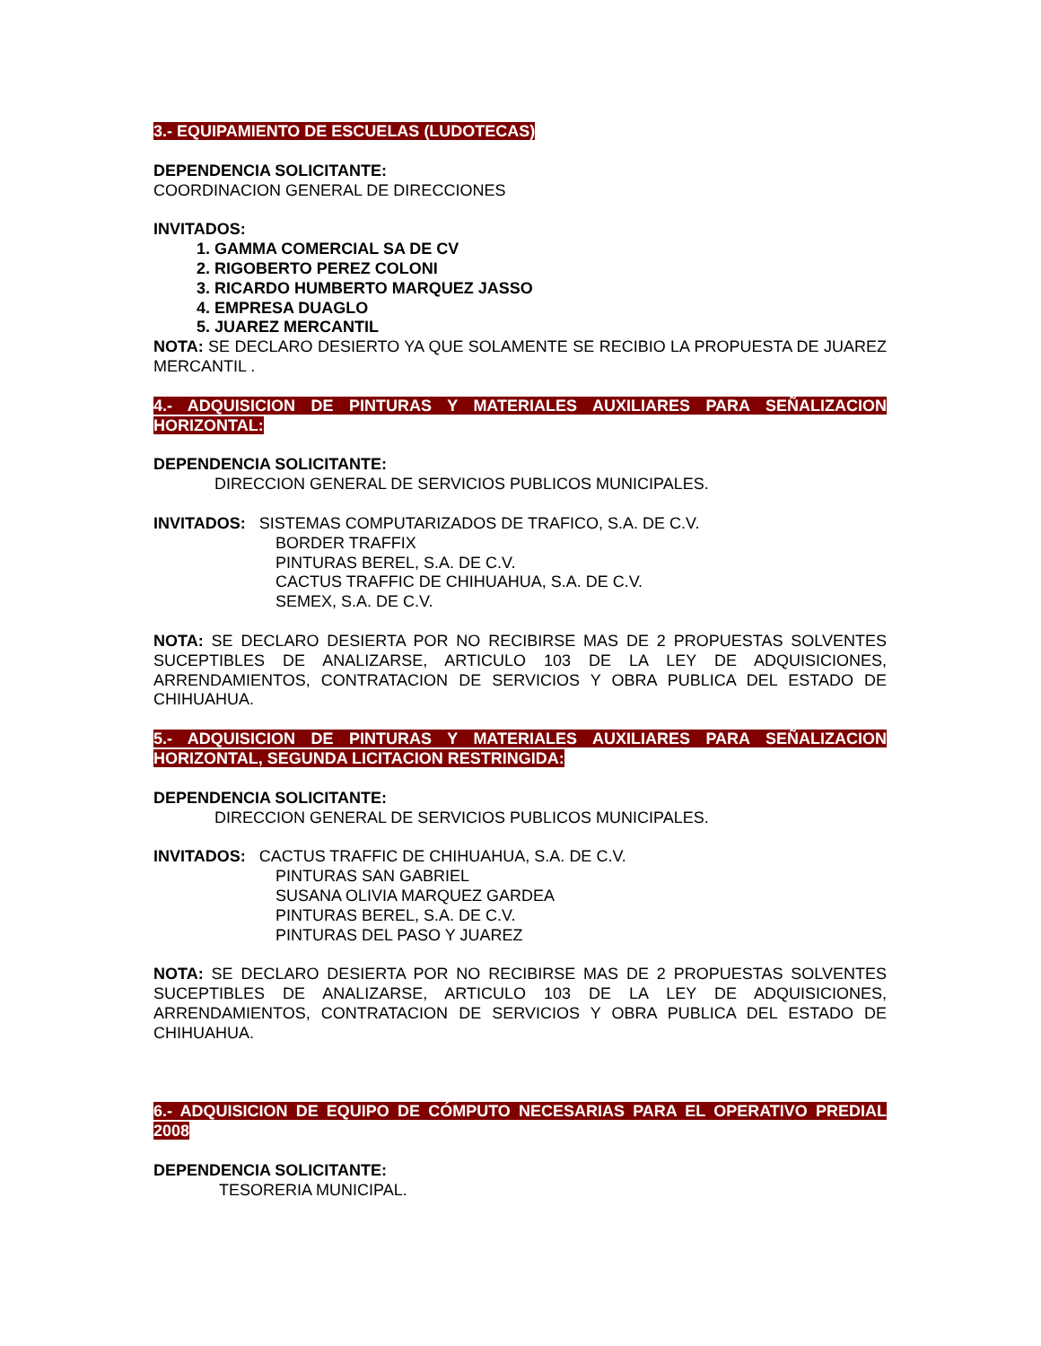3.- EQUIPAMIENTO DE ESCUELAS (LUDOTECAS)
DEPENDENCIA SOLICITANTE:
COORDINACION GENERAL DE DIRECCIONES
INVITADOS:
1. GAMMA COMERCIAL SA DE CV
2. RIGOBERTO PEREZ COLONI
3. RICARDO HUMBERTO MARQUEZ JASSO
4. EMPRESA DUAGLO
5. JUAREZ MERCANTIL
NOTA: SE DECLARO DESIERTO YA QUE SOLAMENTE SE RECIBIO LA PROPUESTA DE JUAREZ MERCANTIL .
4.- ADQUISICION DE PINTURAS Y MATERIALES AUXILIARES PARA SEÑALIZACION HORIZONTAL:
DEPENDENCIA SOLICITANTE:
DIRECCION GENERAL DE SERVICIOS PUBLICOS MUNICIPALES.
INVITADOS: SISTEMAS COMPUTARIZADOS DE TRAFICO, S.A. DE C.V.
BORDER TRAFFIX
PINTURAS BEREL, S.A. DE C.V.
CACTUS TRAFFIC DE CHIHUAHUA, S.A. DE C.V.
SEMEX, S.A. DE C.V.
NOTA: SE DECLARO DESIERTA POR NO RECIBIRSE MAS DE 2 PROPUESTAS SOLVENTES SUCEPTIBLES DE ANALIZARSE, ARTICULO 103 DE LA LEY DE ADQUISICIONES, ARRENDAMIENTOS, CONTRATACION DE SERVICIOS Y OBRA PUBLICA DEL ESTADO DE CHIHUAHUA.
5.- ADQUISICION DE PINTURAS Y MATERIALES AUXILIARES PARA SEÑALIZACION HORIZONTAL, SEGUNDA LICITACION RESTRINGIDA:
DEPENDENCIA SOLICITANTE:
DIRECCION GENERAL DE SERVICIOS PUBLICOS MUNICIPALES.
INVITADOS: CACTUS TRAFFIC DE CHIHUAHUA, S.A. DE C.V.
PINTURAS SAN GABRIEL
SUSANA OLIVIA MARQUEZ GARDEA
PINTURAS BEREL, S.A. DE C.V.
PINTURAS DEL PASO Y JUAREZ
NOTA: SE DECLARO DESIERTA POR NO RECIBIRSE MAS DE 2 PROPUESTAS SOLVENTES SUCEPTIBLES DE ANALIZARSE, ARTICULO 103 DE LA LEY DE ADQUISICIONES, ARRENDAMIENTOS, CONTRATACION DE SERVICIOS Y OBRA PUBLICA DEL ESTADO DE CHIHUAHUA.
6.- ADQUISICION DE EQUIPO DE CÓMPUTO NECESARIAS PARA EL OPERATIVO PREDIAL 2008
DEPENDENCIA SOLICITANTE:
TESORERIA MUNICIPAL.